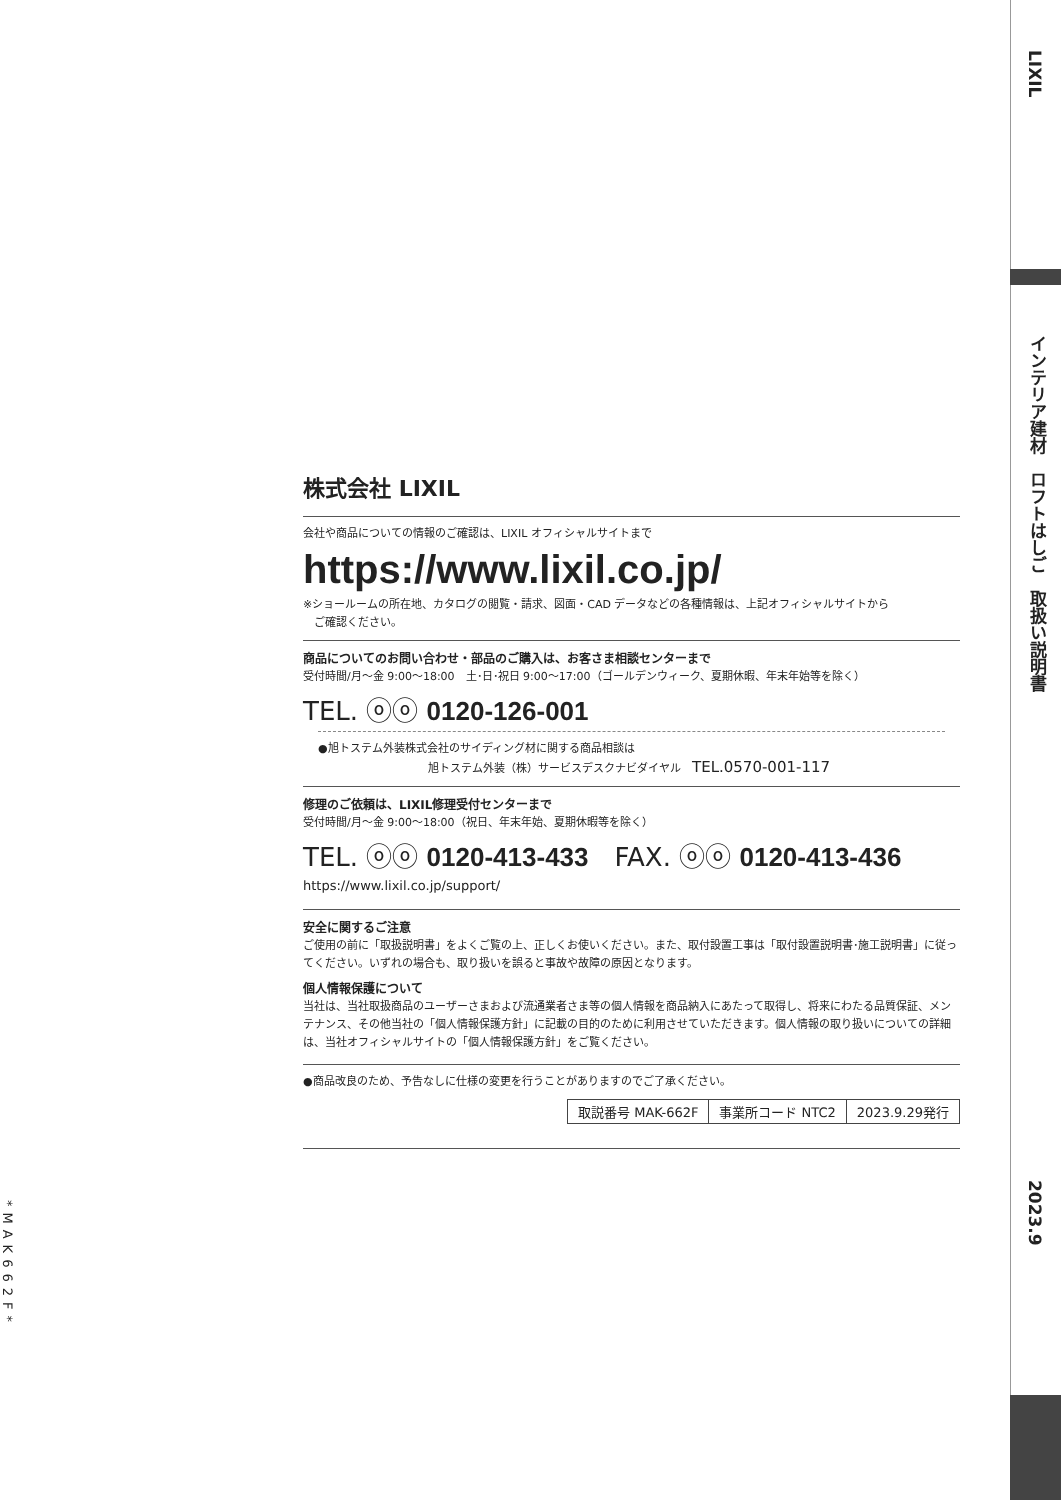株式会社 LIXIL
会社や商品についての情報のご確認は、LIXIL オフィシャルサイトまで
https://www.lixil.co.jp/
※ショールームの所在地、カタログの閲覧・請求、図面・CAD データなどの各種情報は、上記オフィシャルサイトから
　ご確認ください。
商品についてのお問い合わせ・部品のご購入は、お客さま相談センターまで
受付時間/月～金 9:00～18:00　土･日･祝日 9:00～17:00（ゴールデンウィーク、夏期休暇、年末年始等を除く）
TEL. ⓞⓞ 0120-126-001
●旭トステム外装株式会社のサイディング材に関する商品相談は
旭トステム外装（株）サービスデスクナビダイヤル　TEL.0570-001-117
修理のご依頼は、LIXIL修理受付センターまで
受付時間/月～金 9:00～18:00（祝日、年末年始、夏期休暇等を除く）
TEL. ⓞⓞ 0120-413-433　FAX. ⓞⓞ 0120-413-436
https://www.lixil.co.jp/support/
安全に関するご注意
ご使用の前に「取扱説明書」をよくご覧の上、正しくお使いください。また、取付設置工事は「取付設置説明書･施工説明書」に従ってください。いずれの場合も、取り扱いを誤ると事故や故障の原因となります。
個人情報保護について
当社は、当社取扱商品のユーザーさまおよび流通業者さま等の個人情報を商品納入にあたって取得し、将来にわたる品質保証、メンテナンス、その他当社の「個人情報保護方針」に記載の目的のために利用させていただきます。個人情報の取り扱いについての詳細は、当社オフィシャルサイトの「個人情報保護方針」をご覧ください。
●商品改良のため、予告なしに仕様の変更を行うことがありますのでご了承ください。
| 取説番号 MAK-662F | 事業所コード NTC2 | 2023.9.29発行 |
*MAK662F*
LIXIL
インテリア建材　ロフトはしご　取扱い説明書
2023.9